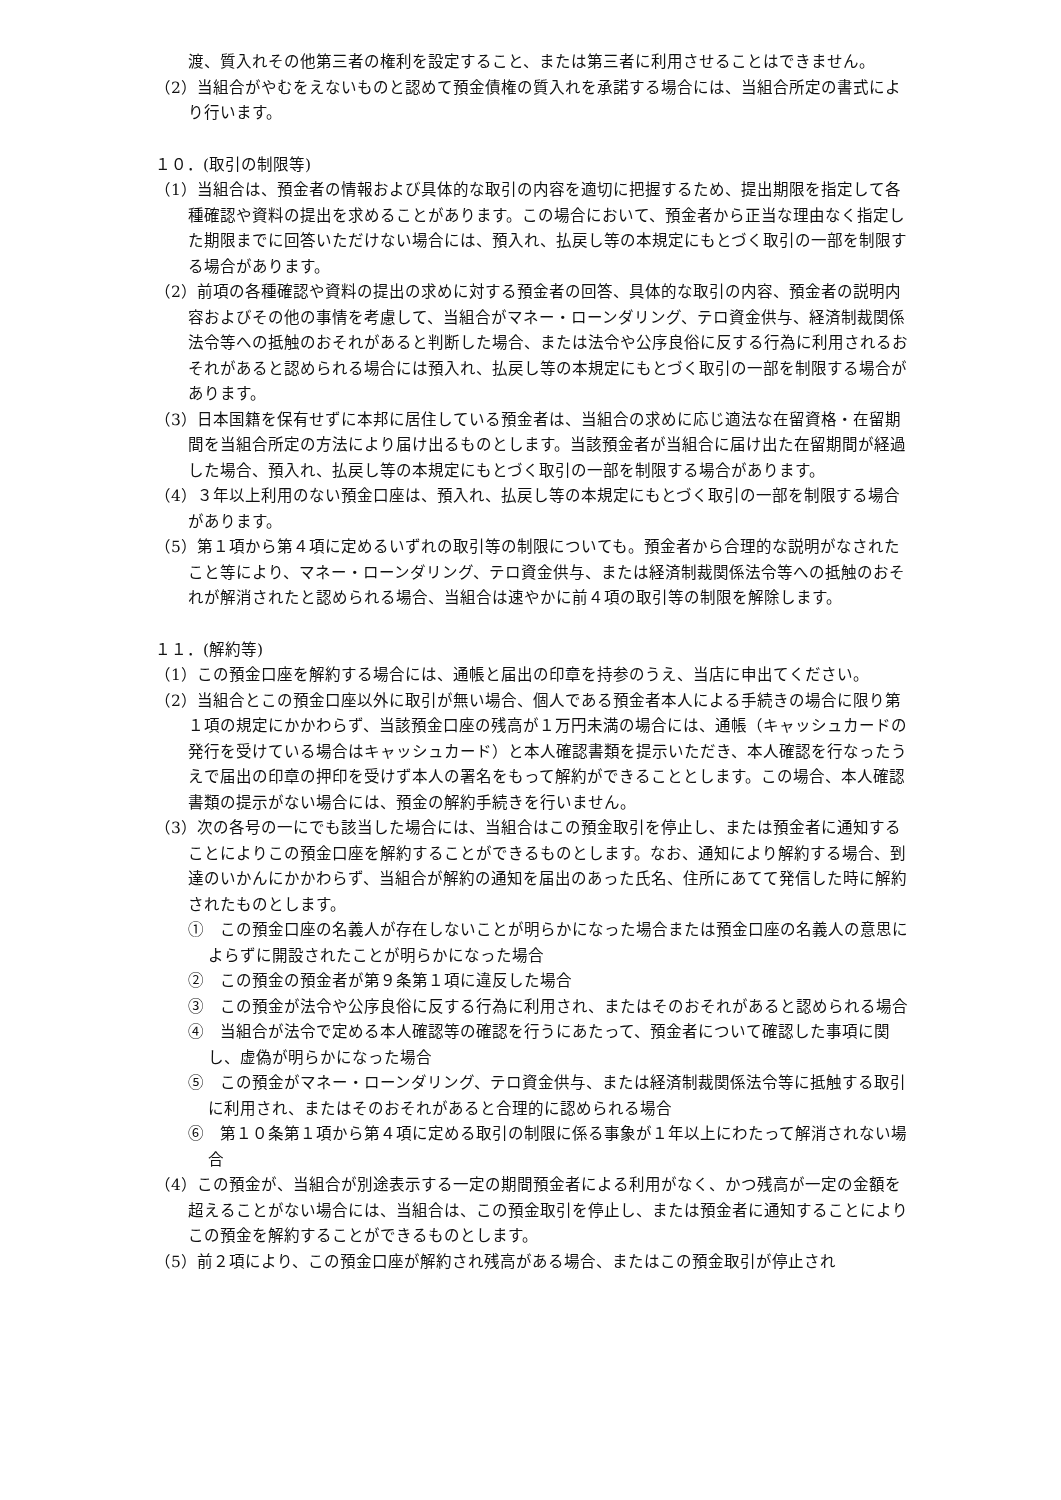渡、質入れその他第三者の権利を設定すること、または第三者に利用させることはできません。
（2）当組合がやむをえないものと認めて預金債権の質入れを承諾する場合には、当組合所定の書式により行います。
１０．(取引の制限等)
（1）当組合は、預金者の情報および具体的な取引の内容を適切に把握するため、提出期限を指定して各種確認や資料の提出を求めることがあります。この場合において、預金者から正当な理由なく指定した期限までに回答いただけない場合には、預入れ、払戻し等の本規定にもとづく取引の一部を制限する場合があります。
（2）前項の各種確認や資料の提出の求めに対する預金者の回答、具体的な取引の内容、預金者の説明内容およびその他の事情を考慮して、当組合がマネー・ローンダリング、テロ資金供与、経済制裁関係法令等への抵触のおそれがあると判断した場合、または法令や公序良俗に反する行為に利用されるおそれがあると認められる場合には預入れ、払戻し等の本規定にもとづく取引の一部を制限する場合があります。
（3）日本国籍を保有せずに本邦に居住している預金者は、当組合の求めに応じ適法な在留資格・在留期間を当組合所定の方法により届け出るものとします。当該預金者が当組合に届け出た在留期間が経過した場合、預入れ、払戻し等の本規定にもとづく取引の一部を制限する場合があります。
（4）３年以上利用のない預金口座は、預入れ、払戻し等の本規定にもとづく取引の一部を制限する場合があります。
（5）第１項から第４項に定めるいずれの取引等の制限についても。預金者から合理的な説明がなされたこと等により、マネー・ローンダリング、テロ資金供与、または経済制裁関係法令等への抵触のおそれが解消されたと認められる場合、当組合は速やかに前４項の取引等の制限を解除します。
１１．(解約等)
（1）この預金口座を解約する場合には、通帳と届出の印章を持参のうえ、当店に申出てください。
（2）当組合とこの預金口座以外に取引が無い場合、個人である預金者本人による手続きの場合に限り第１項の規定にかかわらず、当該預金口座の残高が１万円未満の場合には、通帳（キャッシュカードの発行を受けている場合はキャッシュカード）と本人確認書類を提示いただき、本人確認を行なったうえで届出の印章の押印を受けず本人の署名をもって解約ができることとします。この場合、本人確認書類の提示がない場合には、預金の解約手続きを行いません。
（3）次の各号の一にでも該当した場合には、当組合はこの預金取引を停止し、または預金者に通知することによりこの預金口座を解約することができるものとします。なお、通知により解約する場合、到達のいかんにかかわらず、当組合が解約の通知を届出のあった氏名、住所にあてて発信した時に解約されたものとします。
①　この預金口座の名義人が存在しないことが明らかになった場合または預金口座の名義人の意思によらずに開設されたことが明らかになった場合
②　この預金の預金者が第９条第１項に違反した場合
③　この預金が法令や公序良俗に反する行為に利用され、またはそのおそれがあると認められる場合
④　当組合が法令で定める本人確認等の確認を行うにあたって、預金者について確認した事項に関し、虚偽が明らかになった場合
⑤　この預金がマネー・ローンダリング、テロ資金供与、または経済制裁関係法令等に抵触する取引に利用され、またはそのおそれがあると合理的に認められる場合
⑥　第１０条第１項から第４項に定める取引の制限に係る事象が１年以上にわたって解消されない場合
（4）この預金が、当組合が別途表示する一定の期間預金者による利用がなく、かつ残高が一定の金額を超えることがない場合には、当組合は、この預金取引を停止し、または預金者に通知することによりこの預金を解約することができるものとします。
（5）前２項により、この預金口座が解約され残高がある場合、またはこの預金取引が停止され